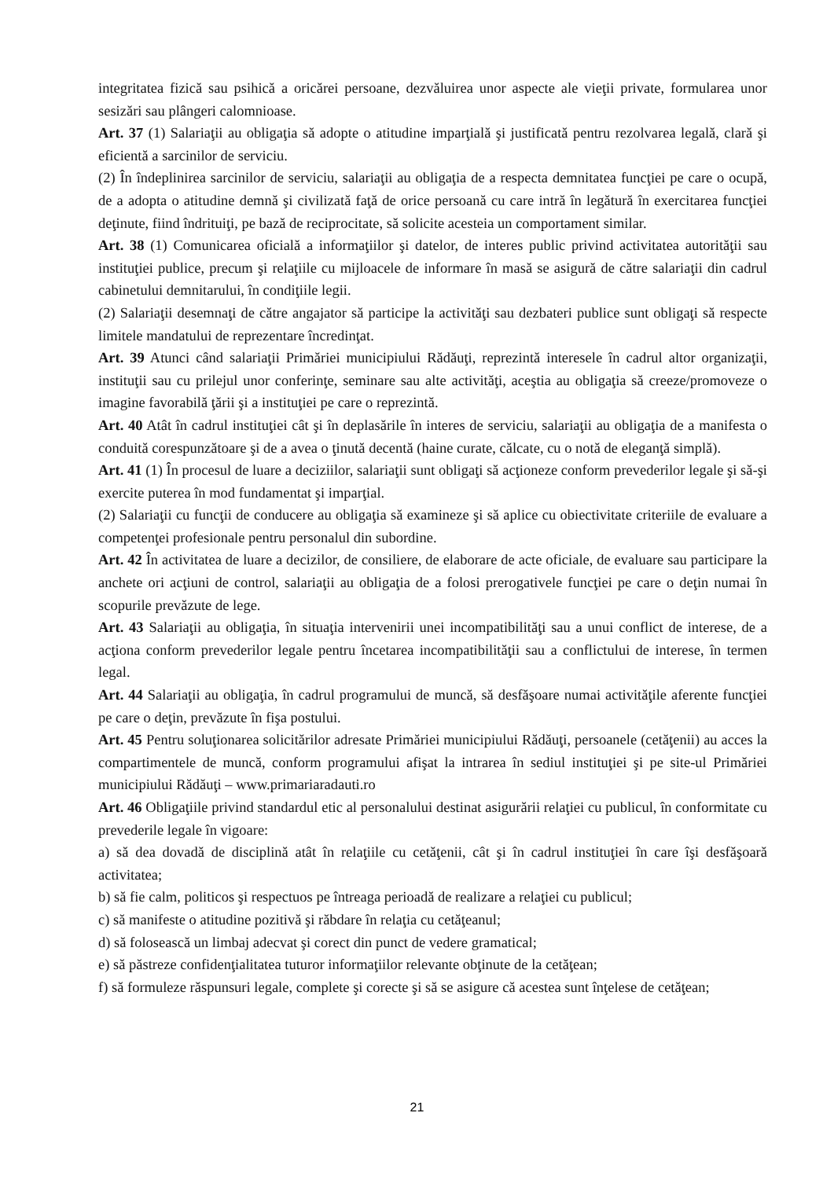integritatea fizică sau psihică a oricărei persoane, dezvăluirea unor aspecte ale vieţii private, formularea unor sesizări sau plângeri calomnioase.
Art. 37 (1) Salariaţii au obligaţia să adopte o atitudine imparţială şi justificată pentru rezolvarea legală, clară şi eficientă a sarcinilor de serviciu.
(2) În îndeplinirea sarcinilor de serviciu, salariaţii au obligaţia de a respecta demnitatea funcţiei pe care o ocupă, de a adopta o atitudine demnă şi civilizată faţă de orice persoană cu care intră în legătură în exercitarea funcţiei deţinute, fiind îndrituiţi, pe bază de reciprocitate, să solicite acesteia un comportament similar.
Art. 38 (1) Comunicarea oficială a informaţiilor şi datelor, de interes public privind activitatea autorităţii sau instituţiei publice, precum şi relaţiile cu mijloacele de informare în masă se asigură de către salariaţii din cadrul cabinetului demnitarului, în condiţiile legii.
(2) Salariaţii desemnaţi de către angajator să participe la activităţi sau dezbateri publice sunt obligaţi să respecte limitele mandatului de reprezentare încredinţat.
Art. 39 Atunci când salariaţii Primăriei municipiului Rădăuţi, reprezintă interesele în cadrul altor organizaţii, instituţii sau cu prilejul unor conferinţe, seminare sau alte activităţi, aceştia au obligaţia să creeze/promoveze o imagine favorabilă ţării şi a instituţiei pe care o reprezintă.
Art. 40 Atât în cadrul instituţiei cât şi în deplasările în interes de serviciu, salariaţii au obligaţia de a manifesta o conduită corespunzătoare şi de a avea o ţinută decentă (haine curate, călcate, cu o notă de eleganţă simplă).
Art. 41 (1) În procesul de luare a deciziilor, salariaţii sunt obligaţi să acţioneze conform prevederilor legale şi să-şi exercite puterea în mod fundamentat şi imparţial.
(2) Salariaţii cu funcţii de conducere au obligaţia să examineze şi să aplice cu obiectivitate criteriile de evaluare a competenţei profesionale pentru personalul din subordine.
Art. 42 În activitatea de luare a decizilor, de consiliere, de elaborare de acte oficiale, de evaluare sau participare la anchete ori acţiuni de control, salariaţii au obligaţia de a folosi prerogativele funcţiei pe care o deţin numai în scopurile prevăzute de lege.
Art. 43 Salariaţii au obligaţia, în situaţia intervenirii unei incompatibilităţi sau a unui conflict de interese, de a acţiona conform prevederilor legale pentru încetarea incompatibilităţii sau a conflictului de interese, în termen legal.
Art. 44 Salariaţii au obligaţia, în cadrul programului de muncă, să desfăşoare numai activităţile aferente funcţiei pe care o deţin, prevăzute în fişa postului.
Art. 45 Pentru soluţionarea solicitărilor adresate Primăriei municipiului Rădăuţi, persoanele (cetăţenii) au acces la compartimentele de muncă, conform programului afişat la intrarea în sediul instituţiei şi pe site-ul Primăriei municipiului Rădăuţi – www.primariaradauti.ro
Art. 46 Obligaţiile privind standardul etic al personalului destinat asigurării relaţiei cu publicul, în conformitate cu prevederile legale în vigoare:
a) să dea dovadă de disciplină atât în relaţiile cu cetăţenii, cât şi în cadrul instituţiei în care îşi desfăşoară activitatea;
b) să fie calm, politicos şi respectuos pe întreaga perioadă de realizare a relaţiei cu publicul;
c) să manifeste o atitudine pozitivă şi răbdare în relaţia cu cetăţeanul;
d) să folosească un limbaj adecvat şi corect din punct de vedere gramatical;
e) să păstreze confidenţialitatea tuturor informaţiilor relevante obţinute de la cetăţean;
f) să formuleze răspunsuri legale, complete şi corecte şi să se asigure că acestea sunt înţelese de cetăţean;
21